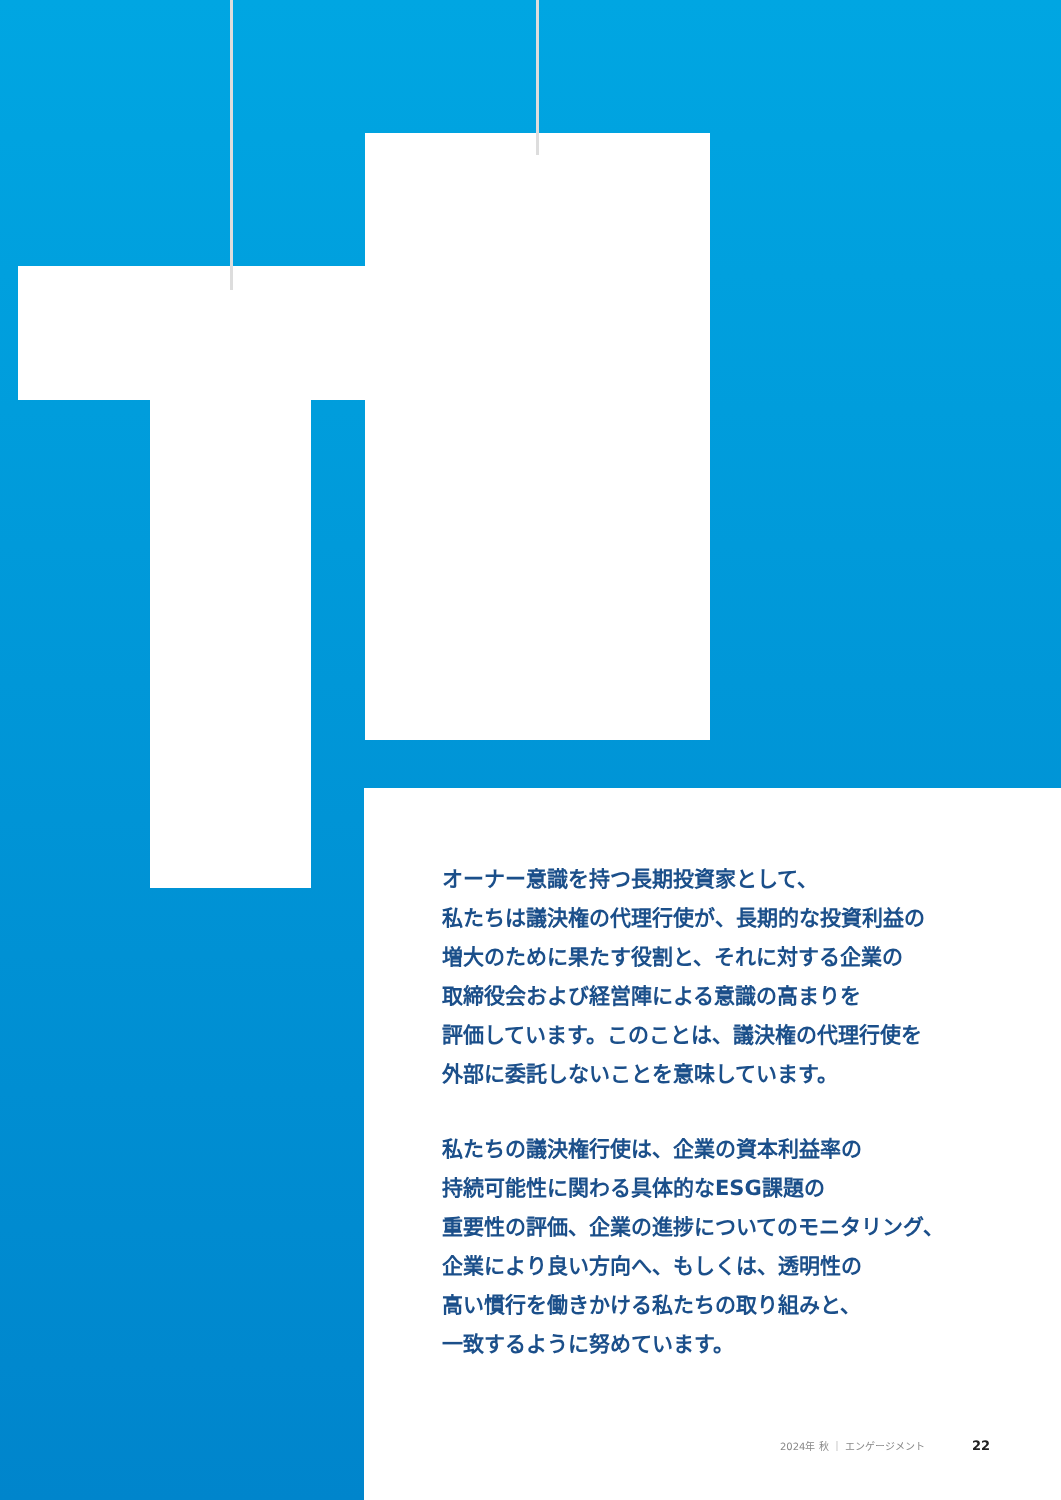オーナー意識を持つ長期投資家として、
私たちは議決権の代理行使が、長期的な投資利益の
増大のために果たす役割と、それに対する企業の
取締役会および経営陣による意識の高まりを
評価しています。このことは、議決権の代理行使を
外部に委託しないことを意味しています。
私たちの議決権行使は、企業の資本利益率の
持続可能性に関わる具体的なESG課題の
重要性の評価、企業の進捗についてのモニタリング、
企業により良い方向へ、もしくは、透明性の
高い慣行を働きかける私たちの取り組みと、
一致するように努めています。
2024年 秋 ｜ エンゲージメント 22